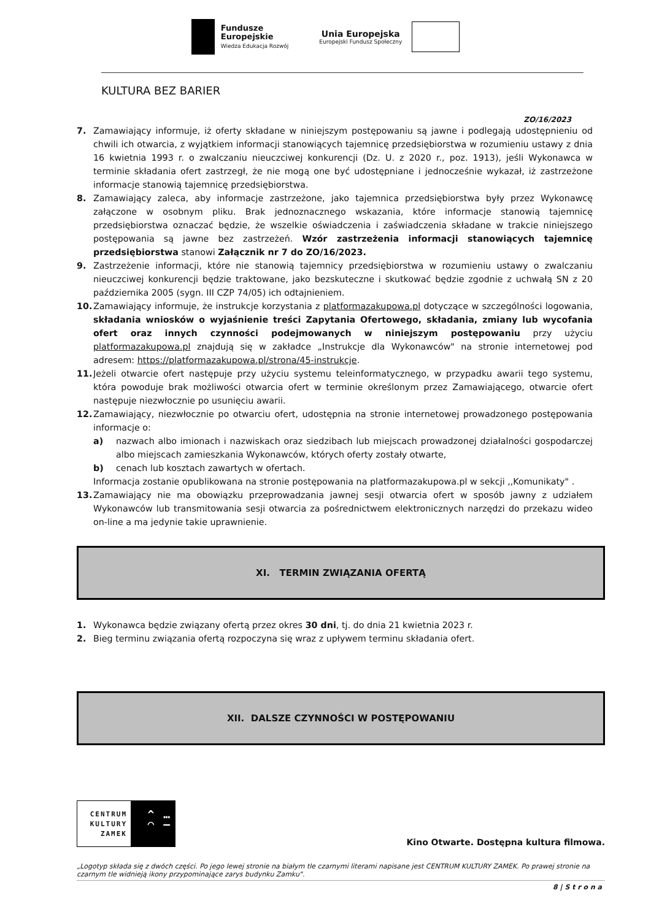Fundusze
Europejskie
Wiedza Edukacja Rozwój
Unia Europejska
Europejski Fundusz Społeczny
KULTURA BEZ BARIER
ZO/16/2023
7. Zamawiający informuje, iż oferty składane w niniejszym postępowaniu są jawne i podlegają udostępnieniu od chwili ich otwarcia, z wyjątkiem informacji stanowiących tajemnicę przedsiębiorstwa w rozumieniu ustawy z dnia 16 kwietnia 1993 r. o zwalczaniu nieuczciwej konkurencji (Dz. U. z 2020 r., poz. 1913), jeśli Wykonawca w terminie składania ofert zastrzegł, że nie mogą one być udostępniane i jednocześnie wykazał, iż zastrzeżone informacje stanowią tajemnicę przedsiębiorstwa.
8. Zamawiający zaleca, aby informacje zastrzeżone, jako tajemnica przedsiębiorstwa były przez Wykonawcę załączone w osobnym pliku. Brak jednoznacznego wskazania, które informacje stanowią tajemnicę przedsiębiorstwa oznaczać będzie, że wszelkie oświadczenia i zaświadczenia składane w trakcie niniejszego postępowania są jawne bez zastrzeżeń. Wzór zastrzeżenia informacji stanowiących tajemnicę przedsiębiorstwa stanowi Załącznik nr 7 do ZO/16/2023.
9. Zastrzeżenie informacji, które nie stanowią tajemnicy przedsiębiorstwa w rozumieniu ustawy o zwalczaniu nieuczciwej konkurencji będzie traktowane, jako bezskuteczne i skutkować będzie zgodnie z uchwałą SN z 20 października 2005 (sygn. III CZP 74/05) ich odtajnieniem.
10. Zamawiający informuje, że instrukcje korzystania z platformazakupowa.pl dotyczące w szczególności logowania, składania wniosków o wyjaśnienie treści Zapytania Ofertowego, składania, zmiany lub wycofania ofert oraz innych czynności podejmowanych w niniejszym postępowaniu przy użyciu platformazakupowa.pl znajdują się w zakładce „Instrukcje dla Wykonawców" na stronie internetowej pod adresem: https://platformazakupowa.pl/strona/45-instrukcje.
11. Jeżeli otwarcie ofert następuje przy użyciu systemu teleinformatycznego, w przypadku awarii tego systemu, która powoduje brak możliwości otwarcia ofert w terminie określonym przez Zamawiającego, otwarcie ofert następuje niezwłocznie po usunięciu awarii.
12. Zamawiający, niezwłocznie po otwarciu ofert, udostępnia na stronie internetowej prowadzonego postępowania informacje o:
a) nazwach albo imionach i nazwiskach oraz siedzibach lub miejscach prowadzonej działalności gospodarczej albo miejscach zamieszkania Wykonawców, których oferty zostały otwarte,
b) cenach lub kosztach zawartych w ofertach.
Informacja zostanie opublikowana na stronie postępowania na platformazakupowa.pl w sekcji ,,Komunikaty" .
13. Zamawiający nie ma obowiązku przeprowadzania jawnej sesji otwarcia ofert w sposób jawny z udziałem Wykonawców lub transmitowania sesji otwarcia za pośrednictwem elektronicznych narzędzi do przekazu wideo on-line a ma jedynie takie uprawnienie.
XI. TERMIN ZWIĄZANIA OFERTĄ
1. Wykonawca będzie związany ofertą przez okres 30 dni, tj. do dnia 21 kwietnia 2023 r.
2. Bieg terminu związania ofertą rozpoczyna się wraz z upływem terminu składania ofert.
XII. DALSZE CZYNNOŚCI W POSTĘPOWANIU
CENTRUM
KULTURY
ZAMEK
^ …
◠ —
Kino Otwarte. Dostępna kultura filmowa.
„Logotyp składa się z dwóch części. Po jego lewej stronie na białym tle czarnymi literami napisane jest CENTRUM KULTURY ZAMEK. Po prawej stronie na czarnym tle widnieją ikony przypominające zarys budynku Zamku".
8 | S t r o n a